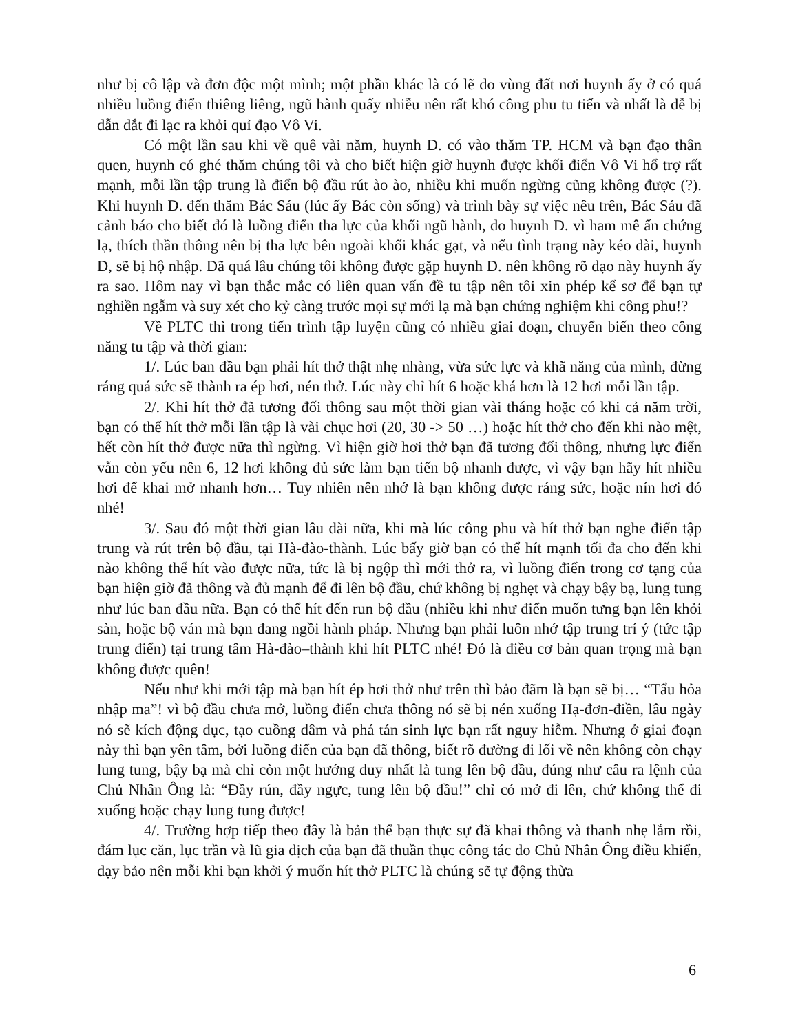như bị cô lập và đơn độc một mình; một phần khác là có lẽ do vùng đất nơi huynh ấy ở có quá nhiều luồng điển thiêng liêng, ngũ hành quấy nhiễu nên rất khó công phu tu tiến và nhất là dễ bị dẫn dắt đi lạc ra khỏi quỉ đạo Vô Vi.
Có một lần sau khi về quê vài năm, huynh D. có vào thăm TP. HCM và bạn đạo thân quen, huynh có ghé thăm chúng tôi và cho biết hiện giờ huynh được khối điển Vô Vi hổ trợ rất mạnh, mỗi lần tập trung là điển bộ đầu rút ào ào, nhiều khi muốn ngừng cũng không được (?). Khi huynh D. đến thăm Bác Sáu (lúc ấy Bác còn sống) và trình bày sự việc nêu trên, Bác Sáu đã cảnh báo cho biết đó là luồng điển tha lực của khối ngũ hành, do huynh D. vì ham mê ấn chứng lạ, thích thần thông nên bị tha lực bên ngoài khối khác gạt, và nếu tình trạng này kéo dài, huynh D, sẽ bị hộ nhập. Đã quá lâu chúng tôi không được gặp huynh D. nên không rõ dạo này huynh ấy ra sao. Hôm nay vì bạn thắc mắc có liên quan vấn đề tu tập nên tôi xin phép kể sơ để bạn tự nghiền ngẫm và suy xét cho kỷ càng trước mọi sự mới lạ mà bạn chứng nghiệm khi công phu!?
Về PLTC thì trong tiến trình tập luyện cũng có nhiều giai đoạn, chuyển biến theo công năng tu tập và thời gian:
1/. Lúc ban đầu bạn phải hít thở thật nhẹ nhàng, vừa sức lực và khã năng của mình, đừng ráng quá sức sẽ thành ra ép hơi, nén thở. Lúc này chỉ hít 6 hoặc khá hơn là 12 hơi mỗi lần tập.
2/. Khi hít thở đã tương đối thông sau một thời gian vài tháng hoặc có khi cả năm trời, bạn có thể hít thở mỗi lần tập là vài chục hơi (20, 30 -> 50 …) hoặc hít thở cho đến khi nào mệt, hết còn hít thở được nữa thì ngừng. Vì hiện giờ hơi thở bạn đã tương đối thông, nhưng lực điển vẫn còn yếu nên 6, 12 hơi không đủ sức làm bạn tiến bộ nhanh được, vì vậy bạn hãy hít nhiều hơi để khai mở nhanh hơn… Tuy nhiên nên nhớ là bạn không được ráng sức, hoặc nín hơi đó nhé!
3/. Sau đó một thời gian lâu dài nữa, khi mà lúc công phu và hít thở bạn nghe điển tập trung và rút trên bộ đầu, tại Hà-đào-thành. Lúc bấy giờ bạn có thể hít mạnh tối đa cho đến khi nào không thể hít vào được nữa, tức là bị ngộp thì mới thở ra, vì luồng điển trong cơ tạng của bạn hiện giờ đã thông và đủ mạnh để đi lên bộ đầu, chứ không bị nghẹt và chạy bậy bạ, lung tung như lúc ban đầu nữa. Bạn có thể hít đến run bộ đầu (nhiều khi như điển muốn tưng bạn lên khỏi sàn, hoặc bộ ván mà bạn đang ngồi hành pháp. Nhưng bạn phải luôn nhớ tập trung trí ý (tức tập trung điển) tại trung tâm Hà-đào–thành khi hít PLTC nhé! Đó là điều cơ bản quan trọng mà bạn không được quên!
Nếu như khi mới tập mà bạn hít ép hơi thở như trên thì bảo đãm là bạn sẽ bị… “Tẩu hỏa nhập ma”! vì bộ đầu chưa mở, luồng điển chưa thông nó sẽ bị nén xuống Hạ-đơn-điền, lâu ngày nó sẽ kích động dục, tạo cuồng dâm và phá tán sinh lực bạn rất nguy hiễm. Nhưng ở giai đoạn này thì bạn yên tâm, bởi luồng điển của bạn đã thông, biết rõ đường đi lối về nên không còn chạy lung tung, bậy bạ mà chỉ còn một hướng duy nhất là tung lên bộ đầu, đúng như câu ra lệnh của Chủ Nhân Ông là: “Đầy rún, đầy ngực, tung lên bộ đầu!” chỉ có mở đi lên, chứ không thể đi xuống hoặc chạy lung tung được!
4/. Trường hợp tiếp theo đây là bản thể bạn thực sự đã khai thông và thanh nhẹ lắm rồi, đám lục căn, lục trần và lũ gia dịch của bạn đã thuần thục công tác do Chủ Nhân Ông điều khiển, dạy bảo nên mỗi khi bạn khởi ý muốn hít thở PLTC là chúng sẽ tự động thừa
6